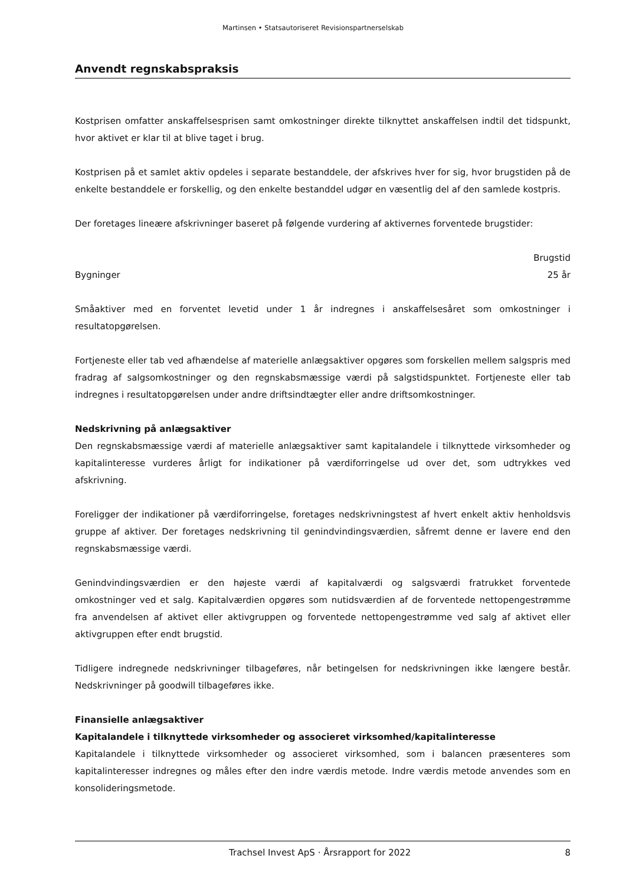Martinsen • Statsautoriseret Revisionspartnerselskab
Anvendt regnskabspraksis
Kostprisen omfatter anskaffelsesprisen samt omkostninger direkte tilknyttet anskaffelsen indtil det tidspunkt, hvor aktivet er klar til at blive taget i brug.
Kostprisen på et samlet aktiv opdeles i separate bestanddele, der afskrives hver for sig, hvor brugstiden på de enkelte bestanddele er forskellig, og den enkelte bestanddel udgør en væsentlig del af den samlede kostpris.
Der foretages lineære afskrivninger baseret på følgende vurdering af aktivernes forventede brugstider:
| | Brugstid |
| --- | --- |
| Bygninger | 25 år |
Småaktiver med en forventet levetid under 1 år indregnes i anskaffelsesåret som omkostninger i resultatopgørelsen.
Fortjeneste eller tab ved afhændelse af materielle anlægsaktiver opgøres som forskellen mellem salgspris med fradrag af salgsomkostninger og den regnskabsmæssige værdi på salgstidspunktet. Fortjeneste eller tab indregnes i resultatopgørelsen under andre driftsindtægter eller andre driftsomkostninger.
Nedskrivning på anlægsaktiver
Den regnskabsmæssige værdi af materielle anlægsaktiver samt kapitalandele i tilknyttede virksomheder og kapitalinteresse vurderes årligt for indikationer på værdiforringelse ud over det, som udtrykkes ved afskrivning.
Foreligger der indikationer på værdiforringelse, foretages nedskrivningstest af hvert enkelt aktiv henholdsvis gruppe af aktiver. Der foretages nedskrivning til genindvindingsværdien, såfremt denne er lavere end den regnskabsmæssige værdi.
Genindvindingsværdien er den højeste værdi af kapitalværdi og salgsværdi fratrukket forventede omkostninger ved et salg. Kapitalværdien opgøres som nutidsværdien af de forventede nettopengestrømme fra anvendelsen af aktivet eller aktivgruppen og forventede nettopengestrømme ved salg af aktivet eller aktivgruppen efter endt brugstid.
Tidligere indregnede nedskrivninger tilbageføres, når betingelsen for nedskrivningen ikke længere består. Nedskrivninger på goodwill tilbageføres ikke.
Finansielle anlægsaktiver
Kapitalandele i tilknyttede virksomheder og associeret virksomhed/kapitalinteresse
Kapitalandele i tilknyttede virksomheder og associeret virksomhed, som i balancen præsenteres som kapitalinteresser indregnes og måles efter den indre værdis metode. Indre værdis metode anvendes som en konsolideringsmetode.
Trachsel Invest ApS · Årsrapport for 2022 8